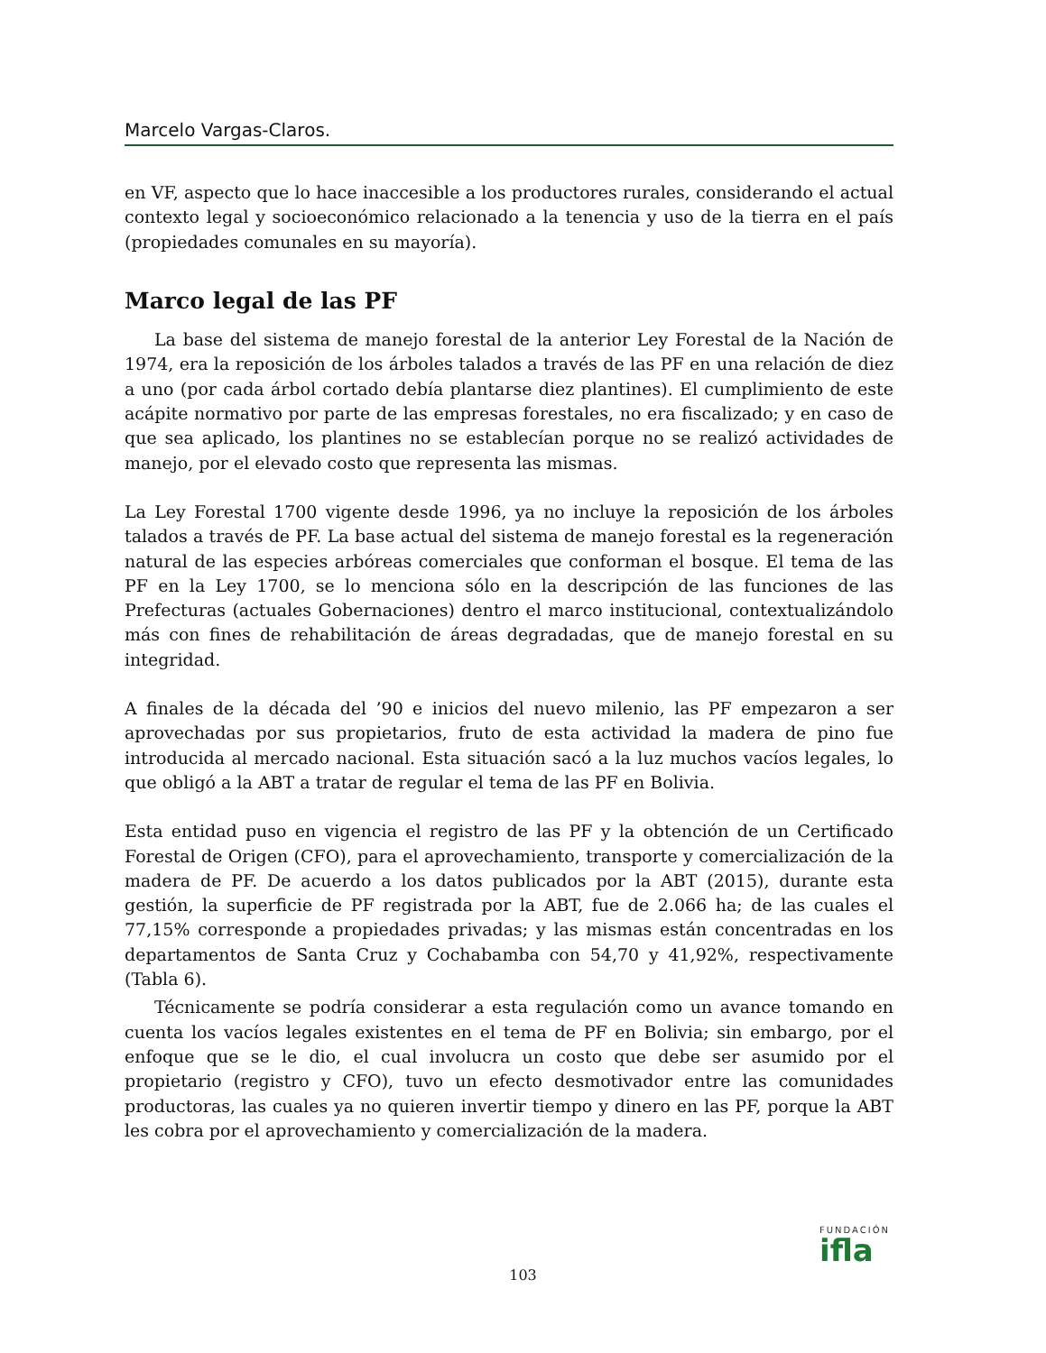Marcelo Vargas-Claros.
en VF, aspecto que lo hace inaccesible a los productores rurales, considerando el actual contexto legal y socioeconómico relacionado a la tenencia y uso de la tierra en el país (propiedades comunales en su mayoría).
Marco legal de las PF
La base del sistema de manejo forestal de la anterior Ley Forestal de la Nación de 1974, era la reposición de los árboles talados a través de las PF en una relación de diez a uno (por cada árbol cortado debía plantarse diez plantines). El cumplimiento de este acápite normativo por parte de las empresas forestales, no era fiscalizado; y en caso de que sea aplicado, los plantines no se establecían porque no se realizó actividades de manejo, por el elevado costo que representa las mismas.
La Ley Forestal 1700 vigente desde 1996, ya no incluye la reposición de los árboles talados a través de PF. La base actual del sistema de manejo forestal es la regeneración natural de las especies arbóreas comerciales que conforman el bosque. El tema de las PF en la Ley 1700, se lo menciona sólo en la descripción de las funciones de las Prefecturas (actuales Gobernaciones) dentro el marco institucional, contextualizándolo más con fines de rehabilitación de áreas degradadas, que de manejo forestal en su integridad.
A finales de la década del ’90 e inicios del nuevo milenio, las PF empezaron a ser aprovechadas por sus propietarios, fruto de esta actividad la madera de pino fue introducida al mercado nacional. Esta situación sacó a la luz muchos vacíos legales, lo que obligó a la ABT a tratar de regular el tema de las PF en Bolivia.
Esta entidad puso en vigencia el registro de las PF y la obtención de un Certificado Forestal de Origen (CFO), para el aprovechamiento, transporte y comercialización de la madera de PF. De acuerdo a los datos publicados por la ABT (2015), durante esta gestión, la superficie de PF registrada por la ABT, fue de 2.066 ha; de las cuales el 77,15% corresponde a propiedades privadas; y las mismas están concentradas en los departamentos de Santa Cruz y Cochabamba con 54,70 y 41,92%, respectivamente (Tabla 6).
Técnicamente se podría considerar a esta regulación como un avance tomando en cuenta los vacíos legales existentes en el tema de PF en Bolivia; sin embargo, por el enfoque que se le dio, el cual involucra un costo que debe ser asumido por el propietario (registro y CFO), tuvo un efecto desmotivador entre las comunidades productoras, las cuales ya no quieren invertir tiempo y dinero en las PF, porque la ABT les cobra por el aprovechamiento y comercialización de la madera.
103
FUNDACIÓN
ifla